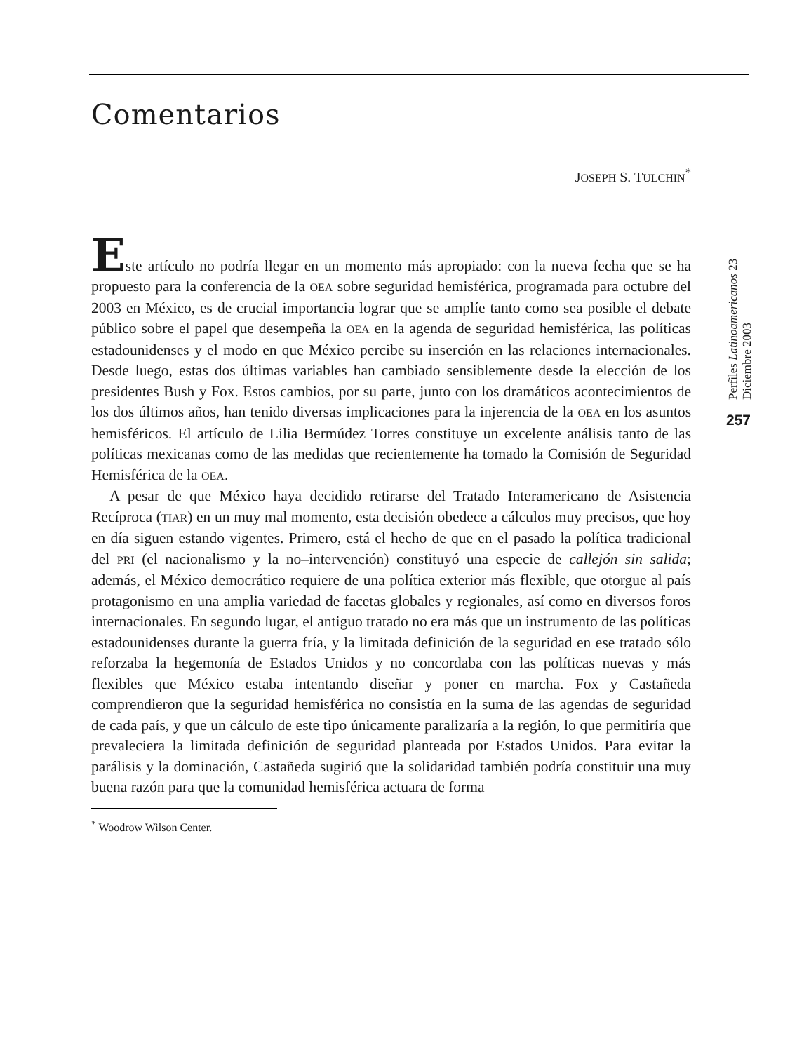Comentarios
JOSEPH S. TULCHIN<sup>*</sup>
Este artículo no podría llegar en un momento más apropiado: con la nueva fecha que se ha propuesto para la conferencia de la OEA sobre seguridad hemisférica, programada para octubre del 2003 en México, es de crucial importancia lograr que se amplíe tanto como sea posible el debate público sobre el papel que desempeña la OEA en la agenda de seguridad hemisférica, las políticas estadounidenses y el modo en que México percibe su inserción en las relaciones internacionales. Desde luego, estas dos últimas variables han cambiado sensiblemente desde la elección de los presidentes Bush y Fox. Estos cambios, por su parte, junto con los dramáticos acontecimientos de los dos últimos años, han tenido diversas implicaciones para la injerencia de la OEA en los asuntos hemisféricos. El artículo de Lilia Bermúdez Torres constituye un excelente análisis tanto de las políticas mexicanas como de las medidas que recientemente ha tomado la Comisión de Seguridad Hemisférica de la OEA.
A pesar de que México haya decidido retirarse del Tratado Interamericano de Asistencia Recíproca (TIAR) en un muy mal momento, esta decisión obedece a cálculos muy precisos, que hoy en día siguen estando vigentes. Primero, está el hecho de que en el pasado la política tradicional del PRI (el nacionalismo y la no–intervención) constituyó una especie de callejón sin salida; además, el México democrático requiere de una política exterior más flexible, que otorgue al país protagonismo en una amplia variedad de facetas globales y regionales, así como en diversos foros internacionales. En segundo lugar, el antiguo tratado no era más que un instrumento de las políticas estadounidenses durante la guerra fría, y la limitada definición de la seguridad en ese tratado sólo reforzaba la hegemonía de Estados Unidos y no concordaba con las políticas nuevas y más flexibles que México estaba intentando diseñar y poner en marcha. Fox y Castañeda comprendieron que la seguridad hemisférica no consistía en la suma de las agendas de seguridad de cada país, y que un cálculo de este tipo únicamente paralizaría a la región, lo que permitiría que prevaleciera la limitada definición de seguridad planteada por Estados Unidos. Para evitar la parálisis y la dominación, Castañeda sugirió que la solidaridad también podría constituir una muy buena razón para que la comunidad hemisférica actuara de forma
<sup>*</sup> Woodrow Wilson Center.
Perfiles Latinoamericanos 23
Diciembre 2003
257